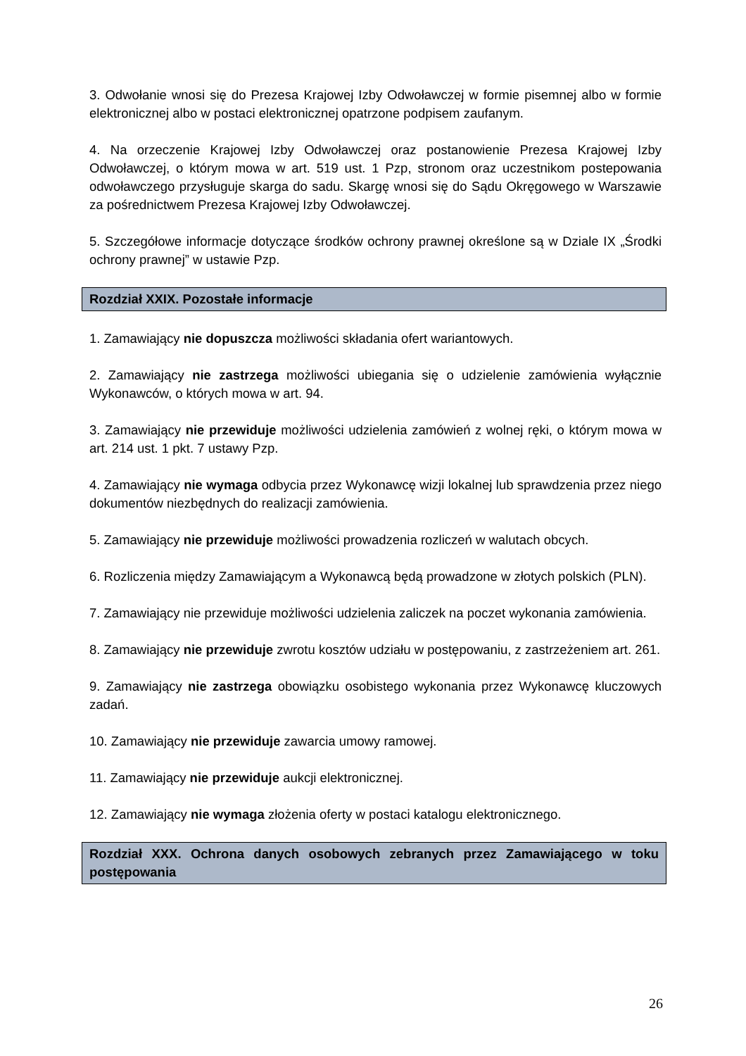3. Odwołanie wnosi się do Prezesa Krajowej Izby Odwoławczej w formie pisemnej albo w formie elektronicznej albo w postaci elektronicznej opatrzone podpisem zaufanym.
4. Na orzeczenie Krajowej Izby Odwoławczej oraz postanowienie Prezesa Krajowej Izby Odwoławczej, o którym mowa w art. 519 ust. 1 Pzp, stronom oraz uczestnikom postepowania odwoławczego przysługuje skarga do sadu. Skargę wnosi się do Sądu Okręgowego w Warszawie za pośrednictwem Prezesa Krajowej Izby Odwoławczej.
5. Szczegółowe informacje dotyczące środków ochrony prawnej określone są w Dziale IX „Środki ochrony prawnej” w ustawie Pzp.
Rozdział XXIX. Pozostałe informacje
1. Zamawiający nie dopuszcza możliwości składania ofert wariantowych.
2. Zamawiający nie zastrzega możliwości ubiegania się o udzielenie zamówienia wyłącznie Wykonawców, o których mowa w art. 94.
3. Zamawiający nie przewiduje możliwości udzielenia zamówień z wolnej ręki, o którym mowa w art. 214 ust. 1 pkt. 7 ustawy Pzp.
4. Zamawiający nie wymaga odbycia przez Wykonawcę wizji lokalnej lub sprawdzenia przez niego dokumentów niezbędnych do realizacji zamówienia.
5. Zamawiający nie przewiduje możliwości prowadzenia rozliczeń w walutach obcych.
6. Rozliczenia między Zamawiającym a Wykonawcą będą prowadzone w złotych polskich (PLN).
7. Zamawiający nie przewiduje możliwości udzielenia zaliczek na poczet wykonania zamówienia.
8. Zamawiający nie przewiduje zwrotu kosztów udziału w postępowaniu, z zastrzeżeniem art. 261.
9. Zamawiający nie zastrzega obowiązku osobistego wykonania przez Wykonawcę kluczowych zadań.
10. Zamawiający nie przewiduje zawarcia umowy ramowej.
11. Zamawiający nie przewiduje aukcji elektronicznej.
12. Zamawiający nie wymaga złożenia oferty w postaci katalogu elektronicznego.
Rozdział XXX. Ochrona danych osobowych zebranych przez Zamawiającego w toku postępowania
26